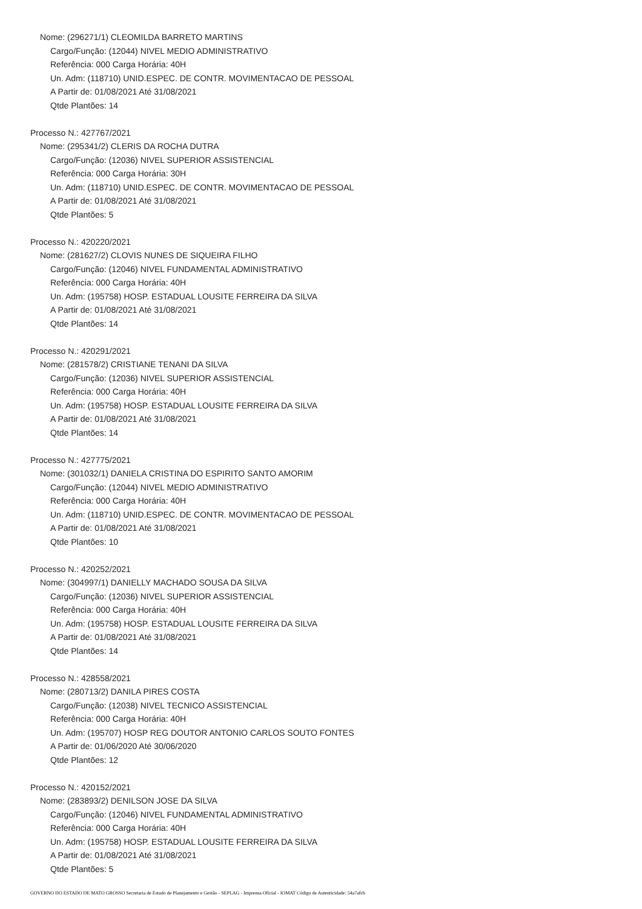Nome: (296271/1) CLEOMILDA BARRETO MARTINS
Cargo/Função: (12044) NIVEL MEDIO ADMINISTRATIVO
Referência: 000 Carga Horária: 40H
Un. Adm: (118710) UNID.ESPEC. DE CONTR. MOVIMENTACAO DE PESSOAL
A Partir de: 01/08/2021 Até 31/08/2021
Qtde Plantões: 14
Processo N.: 427767/2021
Nome: (295341/2) CLERIS DA ROCHA DUTRA
Cargo/Função: (12036) NIVEL SUPERIOR ASSISTENCIAL
Referência: 000 Carga Horária: 30H
Un. Adm: (118710) UNID.ESPEC. DE CONTR. MOVIMENTACAO DE PESSOAL
A Partir de: 01/08/2021 Até 31/08/2021
Qtde Plantões: 5
Processo N.: 420220/2021
Nome: (281627/2) CLOVIS NUNES DE SIQUEIRA FILHO
Cargo/Função: (12046) NIVEL FUNDAMENTAL ADMINISTRATIVO
Referência: 000 Carga Horária: 40H
Un. Adm: (195758) HOSP. ESTADUAL LOUSITE FERREIRA DA SILVA
A Partir de: 01/08/2021 Até 31/08/2021
Qtde Plantões: 14
Processo N.: 420291/2021
Nome: (281578/2) CRISTIANE TENANI DA SILVA
Cargo/Função: (12036) NIVEL SUPERIOR ASSISTENCIAL
Referência: 000 Carga Horária: 40H
Un. Adm: (195758) HOSP. ESTADUAL LOUSITE FERREIRA DA SILVA
A Partir de: 01/08/2021 Até 31/08/2021
Qtde Plantões: 14
Processo N.: 427775/2021
Nome: (301032/1) DANIELA CRISTINA DO ESPIRITO SANTO AMORIM
Cargo/Função: (12044) NIVEL MEDIO ADMINISTRATIVO
Referência: 000 Carga Horária: 40H
Un. Adm: (118710) UNID.ESPEC. DE CONTR. MOVIMENTACAO DE PESSOAL
A Partir de: 01/08/2021 Até 31/08/2021
Qtde Plantões: 10
Processo N.: 420252/2021
Nome: (304997/1) DANIELLY MACHADO SOUSA DA SILVA
Cargo/Função: (12036) NIVEL SUPERIOR ASSISTENCIAL
Referência: 000 Carga Horária: 40H
Un. Adm: (195758) HOSP. ESTADUAL LOUSITE FERREIRA DA SILVA
A Partir de: 01/08/2021 Até 31/08/2021
Qtde Plantões: 14
Processo N.: 428558/2021
Nome: (280713/2) DANILA PIRES COSTA
Cargo/Função: (12038) NIVEL TECNICO ASSISTENCIAL
Referência: 000 Carga Horária: 40H
Un. Adm: (195707) HOSP REG DOUTOR ANTONIO CARLOS SOUTO FONTES
A Partir de: 01/06/2020 Até 30/06/2020
Qtde Plantões: 12
Processo N.: 420152/2021
Nome: (283893/2) DENILSON JOSE DA SILVA
Cargo/Função: (12046) NIVEL FUNDAMENTAL ADMINISTRATIVO
Referência: 000 Carga Horária: 40H
Un. Adm: (195758) HOSP. ESTADUAL LOUSITE FERREIRA DA SILVA
A Partir de: 01/08/2021 Até 31/08/2021
Qtde Plantões: 5
GOVERNO DO ESTADO DE MATO GROSSO Secretaria de Estado de Planejamento e Gestão - SEPLAG - Imprensa Oficial - IOMAT Código de Autenticidade: 54a7afcb